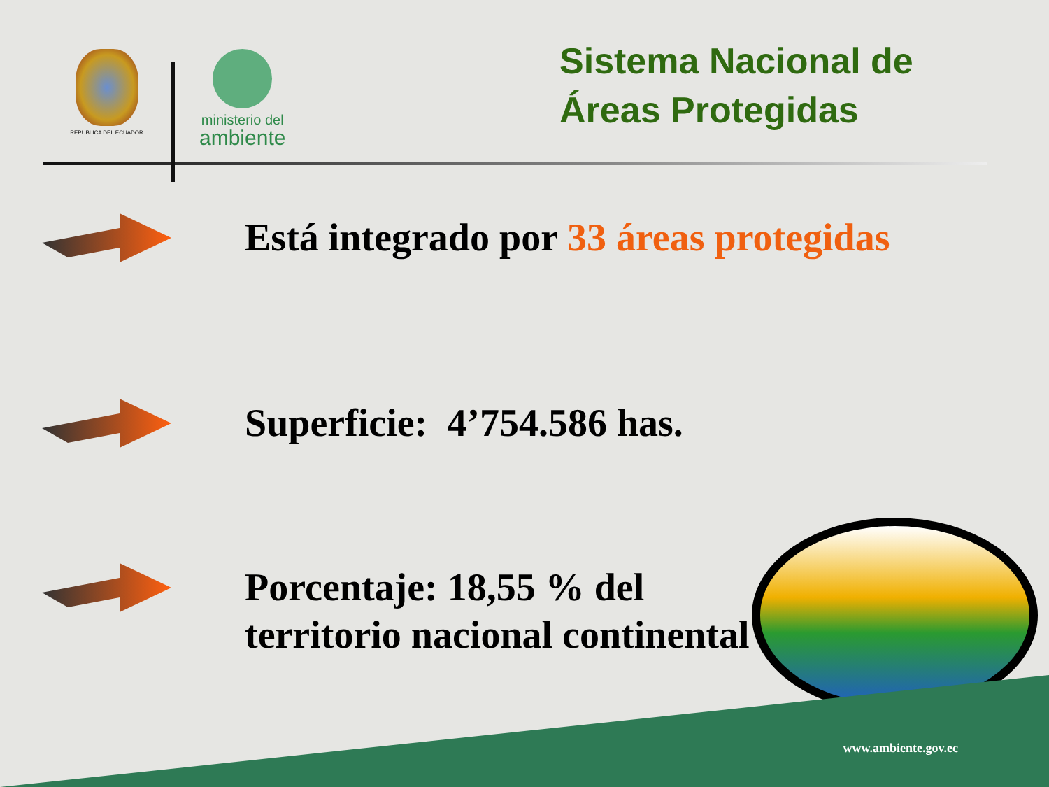REPUBLICA DEL ECUADOR
ministerio del
ambiente
Sistema Nacional de
Áreas Protegidas
Está integrado por 33 áreas protegidas
Superficie: 4’754.586 has.
Porcentaje: 18,55 % del
territorio nacional continental
www.ambiente.gov.ec